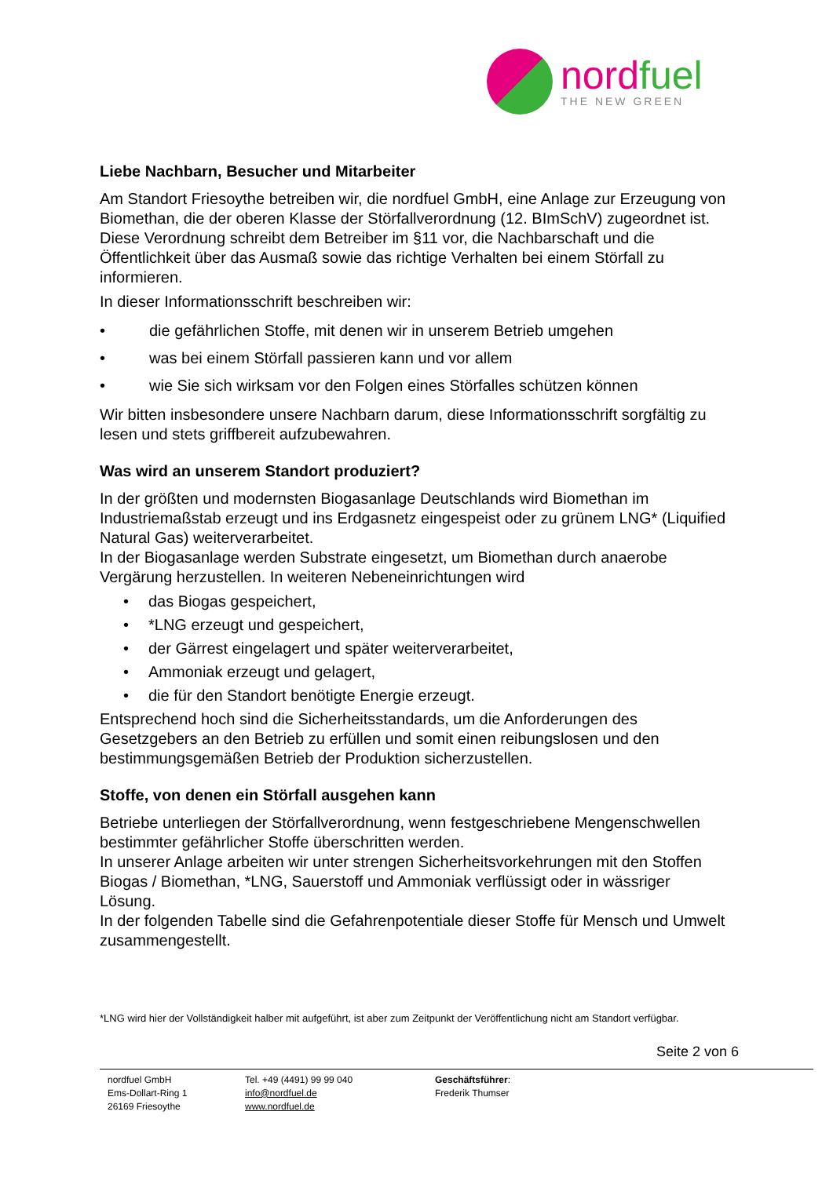nordfuel
THE NEW GREEN
Liebe Nachbarn, Besucher und Mitarbeiter
Am Standort Friesoythe betreiben wir, die nordfuel GmbH, eine Anlage zur Erzeugung von Biomethan, die der oberen Klasse der Störfallverordnung (12. BImSchV) zugeordnet ist. Diese Verordnung schreibt dem Betreiber im §11 vor, die Nachbarschaft und die Öffentlichkeit über das Ausmaß sowie das richtige Verhalten bei einem Störfall zu informieren.
In dieser Informationsschrift beschreiben wir:
• die gefährlichen Stoffe, mit denen wir in unserem Betrieb umgehen
• was bei einem Störfall passieren kann und vor allem
• wie Sie sich wirksam vor den Folgen eines Störfalles schützen können
Wir bitten insbesondere unsere Nachbarn darum, diese Informationsschrift sorgfältig zu lesen und stets griffbereit aufzubewahren.
Was wird an unserem Standort produziert?
In der größten und modernsten Biogasanlage Deutschlands wird Biomethan im Industriemaßstab erzeugt und ins Erdgasnetz eingespeist oder zu grünem LNG* (Liquified Natural Gas) weiterverarbeitet.
In der Biogasanlage werden Substrate eingesetzt, um Biomethan durch anaerobe Vergärung herzustellen. In weiteren Nebeneinrichtungen wird
• das Biogas gespeichert,
• *LNG erzeugt und gespeichert,
• der Gärrest eingelagert und später weiterverarbeitet,
• Ammoniak erzeugt und gelagert,
• die für den Standort benötigte Energie erzeugt.
Entsprechend hoch sind die Sicherheitsstandards, um die Anforderungen des Gesetzgebers an den Betrieb zu erfüllen und somit einen reibungslosen und den bestimmungsgemäßen Betrieb der Produktion sicherzustellen.
Stoffe, von denen ein Störfall ausgehen kann
Betriebe unterliegen der Störfallverordnung, wenn festgeschriebene Mengenschwellen bestimmter gefährlicher Stoffe überschritten werden.
In unserer Anlage arbeiten wir unter strengen Sicherheitsvorkehrungen mit den Stoffen Biogas / Biomethan, *LNG, Sauerstoff und Ammoniak verflüssigt oder in wässriger Lösung.
In der folgenden Tabelle sind die Gefahrenpotentiale dieser Stoffe für Mensch und Umwelt zusammengestellt.
*LNG wird hier der Vollständigkeit halber mit aufgeführt, ist aber zum Zeitpunkt der Veröffentlichung nicht am Standort verfügbar.
Seite 2 von 6
nordfuel GmbH
Ems-Dollart-Ring 1
26169 Friesoythe
Tel. +49 (4491) 99 99 040
info@nordfuel.de
www.nordfuel.de
Geschäftsführer:
Frederik Thumser